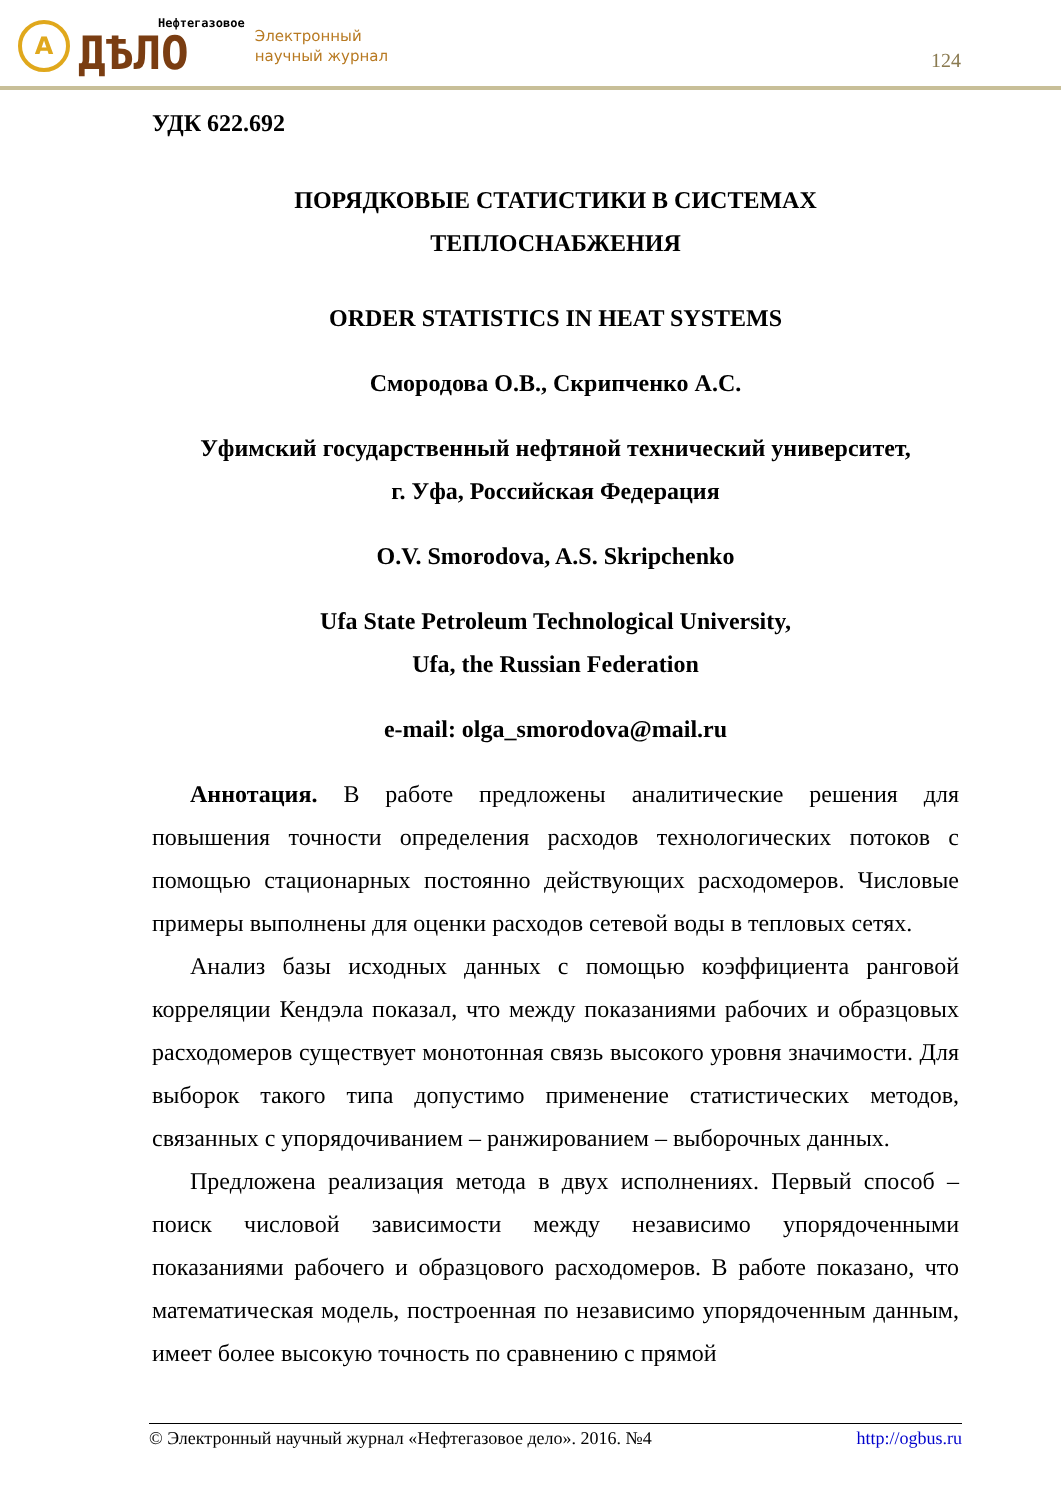А
Нефтегазовое
ДѢЛО
Электронный
научный журнал
124
УДК 622.692
ПОРЯДКОВЫЕ СТАТИСТИКИ В СИСТЕМАХ
ТЕПЛОСНАБЖЕНИЯ
ORDER STATISTICS IN HEAT SYSTEMS
Смородова О.В., Скрипченко А.С.
Уфимский государственный нефтяной технический университет,
г. Уфа, Российская Федерация
O.V. Smorodova, A.S. Skripchenko
Ufa State Petroleum Technological University,
Ufa, the Russian Federation
e-mail: olga_smorodova@mail.ru
Аннотация. В работе предложены аналитические решения для повышения точности определения расходов технологических потоков с помощью стационарных постоянно действующих расходомеров. Числовые примеры выполнены для оценки расходов сетевой воды в тепловых сетях.
Анализ базы исходных данных с помощью коэффициента ранговой корреляции Кендэла показал, что между показаниями рабочих и образцовых расходомеров существует монотонная связь высокого уровня значимости. Для выборок такого типа допустимо применение статистических методов, связанных с упорядочиванием – ранжированием – выборочных данных.
Предложена реализация метода в двух исполнениях. Первый способ – поиск числовой зависимости между независимо упорядоченными показаниями рабочего и образцового расходомеров. В работе показано, что математическая модель, построенная по независимо упорядоченным данным, имеет более высокую точность по сравнению с прямой
© Электронный научный журнал «Нефтегазовое дело». 2016. №4 http://ogbus.ru